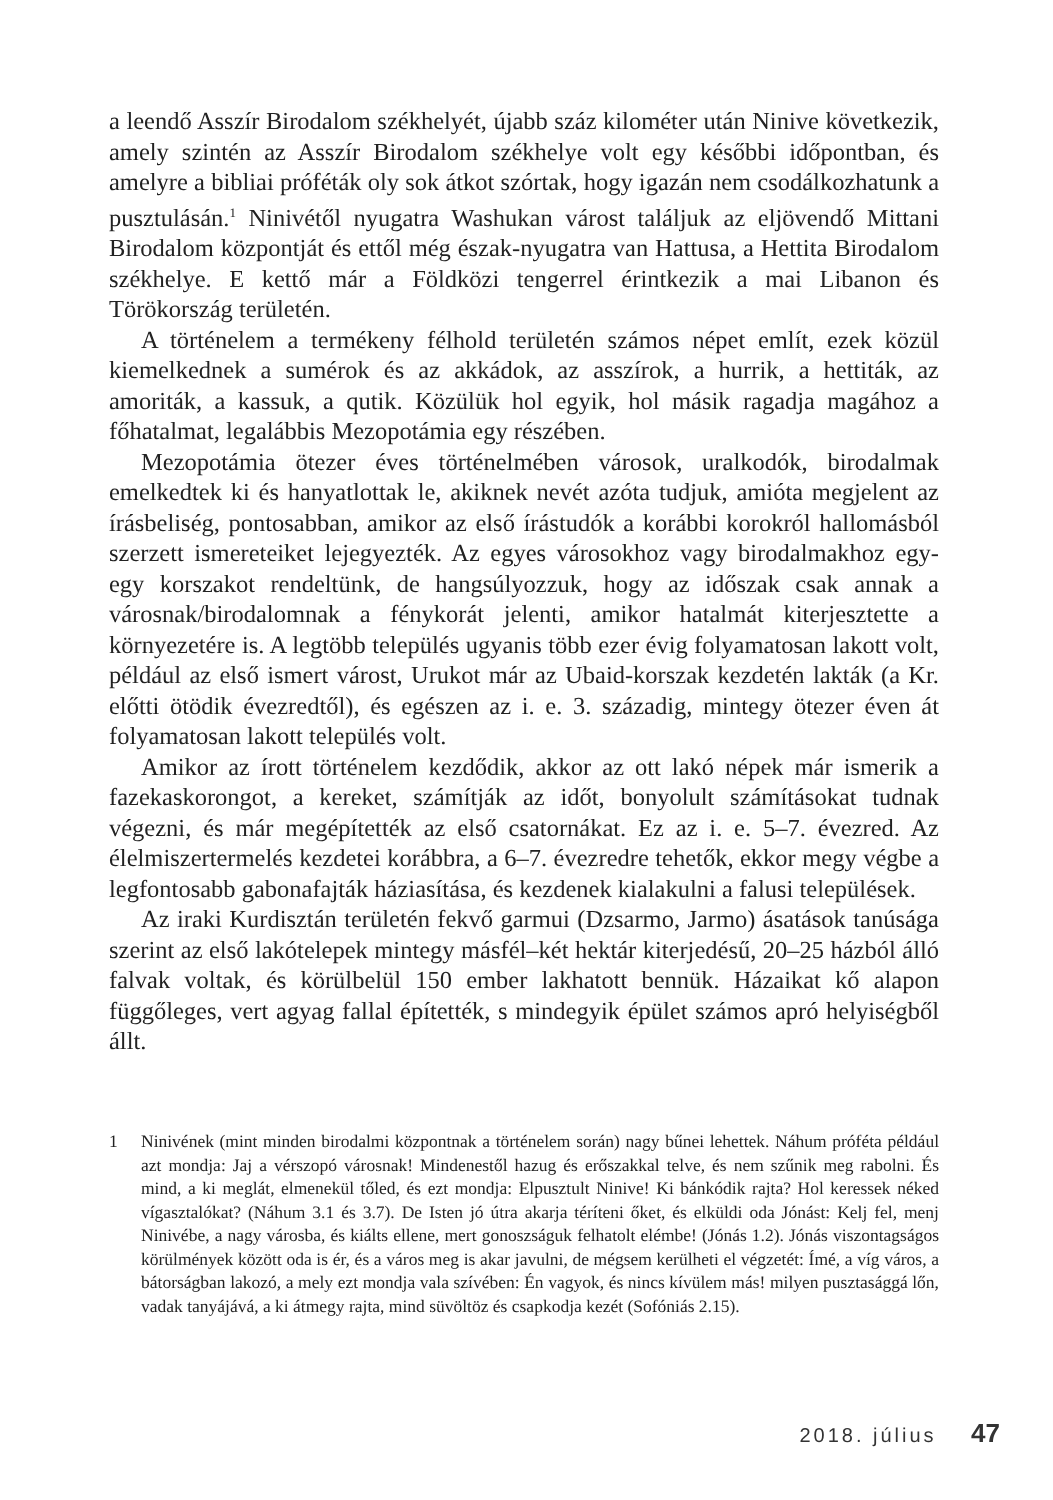a leendő Asszír Birodalom székhelyét, újabb száz kilométer után Ninive következik, amely szintén az Asszír Birodalom székhelye volt egy későbbi időpontban, és amelyre a bibliai próféták oly sok átkot szórtak, hogy igazán nem csodálkozhatunk a pusztulásán.<sup>1</sup> Ninivétől nyugatra Washukan várost találjuk az eljövendő Mittani Birodalom központját és ettől még észak-nyugatra van Hattusa, a Hettita Birodalom székhelye. E kettő már a Földközi tengerrel érintkezik a mai Libanon és Törökország területén.
A történelem a termékeny félhold területén számos népet említ, ezek közül kiemelkednek a sumérok és az akkádok, az asszírok, a hurrik, a hettiták, az amoriták, a kassuk, a qutik. Közülük hol egyik, hol másik ragadja magához a főhatalmat, legalábbis Mezopotámia egy részében.
Mezopotámia ötezer éves történelmében városok, uralkodók, birodalmak emelkedtek ki és hanyatlottak le, akiknek nevét azóta tudjuk, amióta megjelent az írásbeliség, pontosabban, amikor az első írástudók a korábbi korokról hallomásból szerzett ismereteiket lejegyezték. Az egyes városokhoz vagy birodalmakhoz egy-egy korszakot rendeltünk, de hangsúlyozzuk, hogy az időszak csak annak a városnak/birodalomnak a fénykorát jelenti, amikor hatalmát kiterjesztette a környezetére is. A legtöbb település ugyanis több ezer évig folyamatosan lakott volt, például az első ismert várost, Urukot már az Ubaid-korszak kezdetén lakták (a Kr. előtti ötödik évezredtől), és egészen az i. e. 3. századig, mintegy ötezer éven át folyamatosan lakott település volt.
Amikor az írott történelem kezdődik, akkor az ott lakó népek már ismerik a fazekaskorongot, a kereket, számítják az időt, bonyolult számításokat tudnak végezni, és már megépítették az első csatornákat. Ez az i. e. 5–7. évezred. Az élelmiszertermelés kezdetei korábbra, a 6–7. évezredre tehetők, ekkor megy végbe a legfontosabb gabonafajták háziasítása, és kezdenek kialakulni a falusi települések.
Az iraki Kurdisztán területén fekvő garmui (Dzsarmo, Jarmo) ásatások tanúsága szerint az első lakótelepek mintegy másfél–két hektár kiterjedésű, 20–25 házból álló falvak voltak, és körülbelül 150 ember lakhatott bennük. Házaikat kő alapon függőleges, vert agyag fallal építették, s mindegyik épület számos apró helyiségből állt.
1 Ninivének (mint minden birodalmi központnak a történelem során) nagy bűnei lehettek. Náhum próféta például azt mondja: Jaj a vérszopó városnak! Mindenestől hazug és erőszakkal telve, és nem szűnik meg rabolni. És mind, a ki meglát, elmenekül tőled, és ezt mondja: Elpusztult Ninive! Ki bánkódik rajta? Hol keressek néked vígasztalókat? (Náhum 3.1 és 3.7). De Isten jó útra akarja téríteni őket, és elküldi oda Jónást: Kelj fel, menj Ninivébe, a nagy városba, és kiálts ellene, mert gonoszságuk felhatolt elémbe! (Jónás 1.2). Jónás viszontagságos körülmények között oda is ér, és a város meg is akar javulni, de mégsem kerülheti el végzetét: Ímé, a víg város, a bátorságban lakozó, a mely ezt mondja vala szívében: Én vagyok, és nincs kívülem más! milyen pusztasággá lőn, vadak tanyájává, a ki átmegy rajta, mind süvöltöz és csapkodja kezét (Sofóniás 2.15).
2018. július 47